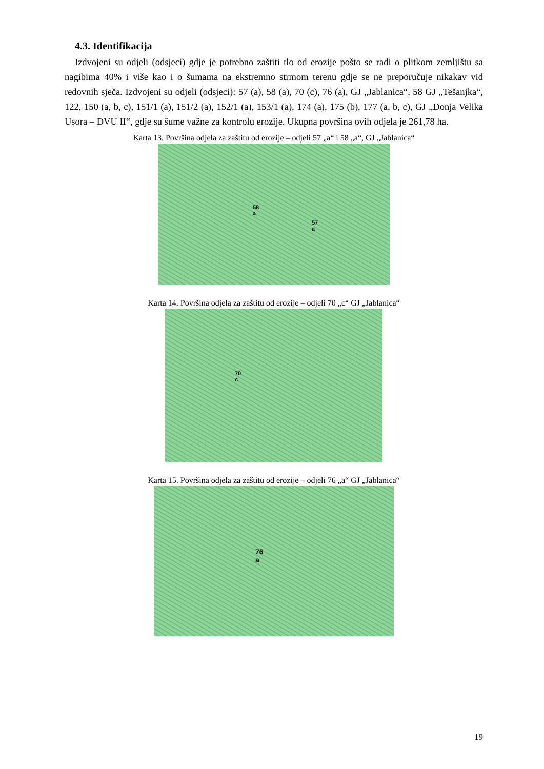4.3. Identifikacija
Izdvojeni su odjeli (odsjeci) gdje je potrebno zaštiti tlo od erozije pošto se radi o plitkom zemljištu sa nagibima 40% i više kao i o šumama na ekstremno strmom terenu gdje se ne preporučuje nikakav vid redovnih sječa. Izdvojeni su odjeli (odsjeci): 57 (a), 58 (a), 70 (c), 76 (a), GJ „Jablanica“, 58 GJ „Tešanjka“, 122, 150 (a, b, c), 151/1 (a), 151/2 (a), 152/1 (a), 153/1 (a), 174 (a), 175 (b), 177 (a, b, c), GJ „Donja Velika Usora – DVU II“, gdje su šume važne za kontrolu erozije. Ukupna površina ovih odjela je 261,78 ha.
Karta 13. Površina odjela za zaštitu od erozije – odjeli 57 „a“ i 58 „a“, GJ „Jablanica“
58
a
57
a
Karta 14. Površina odjela za zaštitu od erozije – odjeli 70 „c“ GJ „Jablanica“
70
c
Karta 15. Površina odjela za zaštitu od erozije – odjeli 76 „a“ GJ „Jablanica“
76
a
19